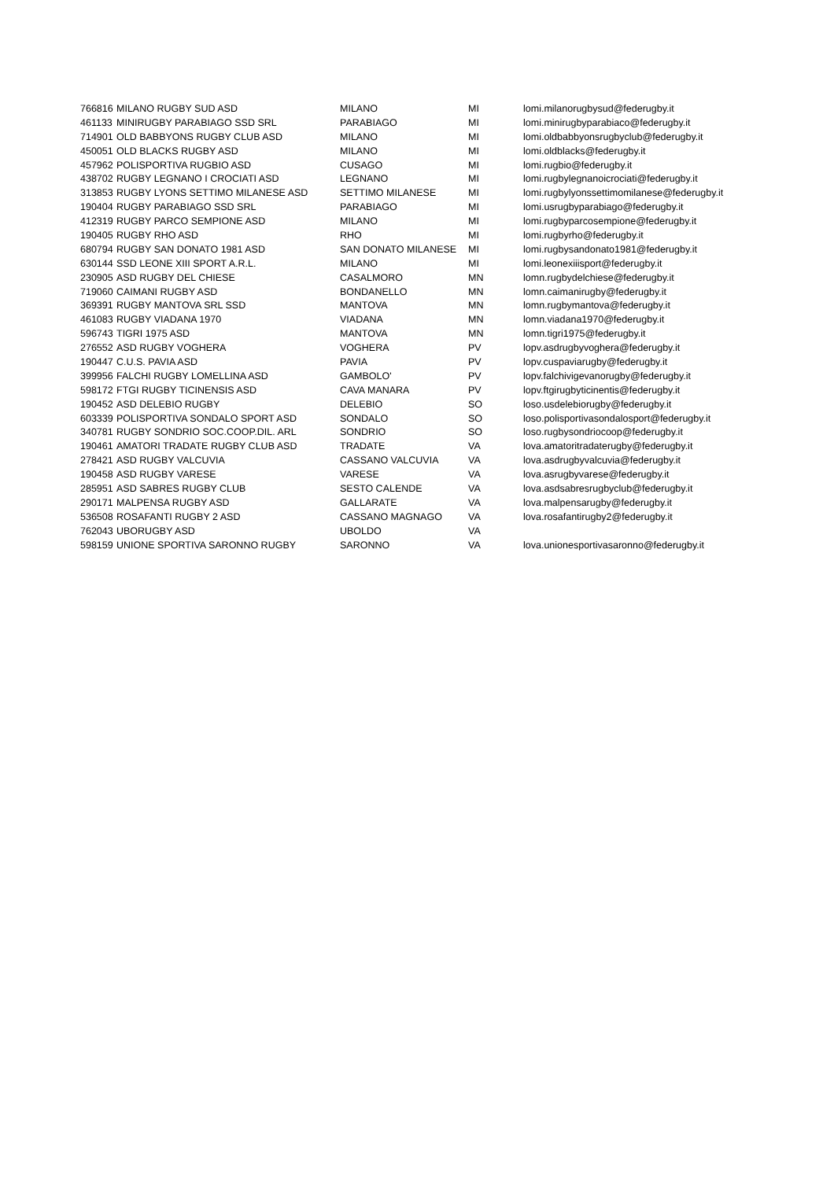| 766816 | MILANO RUGBY SUD ASD | MILANO | MI | lomi.milanorugbysud@federugby.it |
| 461133 | MINIRUGBY PARABIAGO SSD SRL | PARABIAGO | MI | lomi.minirugbyparabiaco@federugby.it |
| 714901 | OLD BABBYONS RUGBY CLUB ASD | MILANO | MI | lomi.oldbabbyonsrugbyclub@federugby.it |
| 450051 | OLD BLACKS RUGBY ASD | MILANO | MI | lomi.oldblacks@federugby.it |
| 457962 | POLISPORTIVA RUGBIO ASD | CUSAGO | MI | lomi.rugbio@federugby.it |
| 438702 | RUGBY LEGNANO I CROCIATI ASD | LEGNANO | MI | lomi.rugbylegnanoicrociati@federugby.it |
| 313853 | RUGBY LYONS SETTIMO MILANESE ASD | SETTIMO MILANESE | MI | lomi.rugbylyonssettimomilanese@federugby.it |
| 190404 | RUGBY PARABIAGO SSD SRL | PARABIAGO | MI | lomi.usrugbyparabiago@federugby.it |
| 412319 | RUGBY PARCO SEMPIONE ASD | MILANO | MI | lomi.rugbyparcosempione@federugby.it |
| 190405 | RUGBY RHO ASD | RHO | MI | lomi.rugbyrho@federugby.it |
| 680794 | RUGBY SAN DONATO 1981 ASD | SAN DONATO MILANESE | MI | lomi.rugbysandonato1981@federugby.it |
| 630144 | SSD LEONE XIII SPORT A.R.L. | MILANO | MI | lomi.leonexiiisport@federugby.it |
| 230905 | ASD RUGBY DEL CHIESE | CASALMORO | MN | lomn.rugbydelchiese@federugby.it |
| 719060 | CAIMANI RUGBY ASD | BONDANELLO | MN | lomn.caimanirugby@federugby.it |
| 369391 | RUGBY MANTOVA SRL SSD | MANTOVA | MN | lomn.rugbymantova@federugby.it |
| 461083 | RUGBY VIADANA 1970 | VIADANA | MN | lomn.viadana1970@federugby.it |
| 596743 | TIGRI 1975 ASD | MANTOVA | MN | lomn.tigri1975@federugby.it |
| 276552 | ASD RUGBY VOGHERA | VOGHERA | PV | lopv.asdrugbyvoghera@federugby.it |
| 190447 | C.U.S. PAVIA ASD | PAVIA | PV | lopv.cuspaviarugby@federugby.it |
| 399956 | FALCHI RUGBY LOMELLINA ASD | GAMBOLO' | PV | lopv.falchivigevanorugby@federugby.it |
| 598172 | FTGI RUGBY TICINENSIS ASD | CAVA MANARA | PV | lopv.ftgirugbyticinentis@federugby.it |
| 190452 | ASD DELEBIO RUGBY | DELEBIO | SO | loso.usdelebiorugby@federugby.it |
| 603339 | POLISPORTIVA SONDALO SPORT ASD | SONDALO | SO | loso.polisportivasondalosport@federugby.it |
| 340781 | RUGBY SONDRIO SOC.COOP.DIL. ARL | SONDRIO | SO | loso.rugbysondriocoop@federugby.it |
| 190461 | AMATORI TRADATE RUGBY CLUB ASD | TRADATE | VA | lova.amatoritradaterugby@federugby.it |
| 278421 | ASD RUGBY VALCUVIA | CASSANO VALCUVIA | VA | lova.asdrugbyvalcuvia@federugby.it |
| 190458 | ASD RUGBY VARESE | VARESE | VA | lova.asrugbyvarese@federugby.it |
| 285951 | ASD SABRES RUGBY CLUB | SESTO CALENDE | VA | lova.asdsabresrugbyclub@federugby.it |
| 290171 | MALPENSA RUGBY ASD | GALLARATE | VA | lova.malpensarugby@federugby.it |
| 536508 | ROSAFANTI RUGBY 2 ASD | CASSANO MAGNAGO | VA | lova.rosafantirugby2@federugby.it |
| 762043 | UBORUGBY ASD | UBOLDO | VA | |
| 598159 | UNIONE SPORTIVA SARONNO RUGBY | SARONNO | VA | lova.unionesportivasaronno@federugby.it |